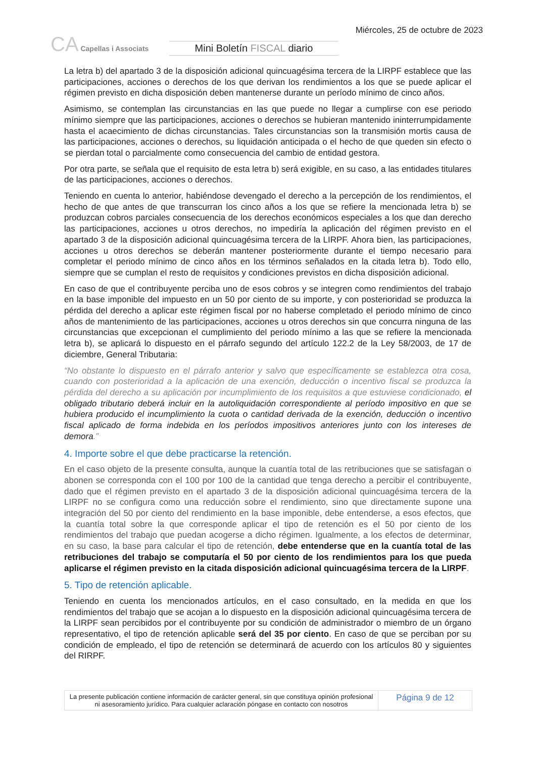CA Capellas i Associats
Mini Boletín FISCAL diario
Miércoles, 25 de octubre de 2023
La letra b) del apartado 3 de la disposición adicional quincuagésima tercera de la LIRPF establece que las participaciones, acciones o derechos de los que derivan los rendimientos a los que se puede aplicar el régimen previsto en dicha disposición deben mantenerse durante un período mínimo de cinco años.
Asimismo, se contemplan las circunstancias en las que puede no llegar a cumplirse con ese periodo mínimo siempre que las participaciones, acciones o derechos se hubieran mantenido ininterrumpidamente hasta el acaecimiento de dichas circunstancias. Tales circunstancias son la transmisión mortis causa de las participaciones, acciones o derechos, su liquidación anticipada o el hecho de que queden sin efecto o se pierdan total o parcialmente como consecuencia del cambio de entidad gestora.
Por otra parte, se señala que el requisito de esta letra b) será exigible, en su caso, a las entidades titulares de las participaciones, acciones o derechos.
Teniendo en cuenta lo anterior, habiéndose devengado el derecho a la percepción de los rendimientos, el hecho de que antes de que transcurran los cinco años a los que se refiere la mencionada letra b) se produzcan cobros parciales consecuencia de los derechos económicos especiales a los que dan derecho las participaciones, acciones u otros derechos, no impediría la aplicación del régimen previsto en el apartado 3 de la disposición adicional quincuagésima tercera de la LIRPF. Ahora bien, las participaciones, acciones u otros derechos se deberán mantener posteriormente durante el tiempo necesario para completar el periodo mínimo de cinco años en los términos señalados en la citada letra b). Todo ello, siempre que se cumplan el resto de requisitos y condiciones previstos en dicha disposición adicional.
En caso de que el contribuyente perciba uno de esos cobros y se integren como rendimientos del trabajo en la base imponible del impuesto en un 50 por ciento de su importe, y con posterioridad se produzca la pérdida del derecho a aplicar este régimen fiscal por no haberse completado el periodo mínimo de cinco años de mantenimiento de las participaciones, acciones u otros derechos sin que concurra ninguna de las circunstancias que excepcionan el cumplimiento del periodo mínimo a las que se refiere la mencionada letra b), se aplicará lo dispuesto en el párrafo segundo del artículo 122.2 de la Ley 58/2003, de 17 de diciembre, General Tributaria:
“No obstante lo dispuesto en el párrafo anterior y salvo que específicamente se establezca otra cosa, cuando con posterioridad a la aplicación de una exención, deducción o incentivo fiscal se produzca la pérdida del derecho a su aplicación por incumplimiento de los requisitos a que estuviese condicionado, el obligado tributario deberá incluir en la autoliquidación correspondiente al período impositivo en que se hubiera producido el incumplimiento la cuota o cantidad derivada de la exención, deducción o incentivo fiscal aplicado de forma indebida en los períodos impositivos anteriores junto con los intereses de demora.”
4. Importe sobre el que debe practicarse la retención.
En el caso objeto de la presente consulta, aunque la cuantía total de las retribuciones que se satisfagan o abonen se corresponda con el 100 por 100 de la cantidad que tenga derecho a percibir el contribuyente, dado que el régimen previsto en el apartado 3 de la disposición adicional quincuagésima tercera de la LIRPF no se configura como una reducción sobre el rendimiento, sino que directamente supone una integración del 50 por ciento del rendimiento en la base imponible, debe entenderse, a esos efectos, que la cuantía total sobre la que corresponde aplicar el tipo de retención es el 50 por ciento de los rendimientos del trabajo que puedan acogerse a dicho régimen. Igualmente, a los efectos de determinar, en su caso, la base para calcular el tipo de retención, debe entenderse que en la cuantía total de las retribuciones del trabajo se computaría el 50 por ciento de los rendimientos para los que pueda aplicarse el régimen previsto en la citada disposición adicional quincuagésima tercera de la LIRPF.
5. Tipo de retención aplicable.
Teniendo en cuenta los mencionados artículos, en el caso consultado, en la medida en que los rendimientos del trabajo que se acojan a lo dispuesto en la disposición adicional quincuagésima tercera de la LIRPF sean percibidos por el contribuyente por su condición de administrador o miembro de un órgano representativo, el tipo de retención aplicable será del 35 por ciento. En caso de que se perciban por su condición de empleado, el tipo de retención se determinará de acuerdo con los artículos 80 y siguientes del RIRPF.
La presente publicación contiene información de carácter general, sin que constituya opinión profesional ni asesoramiento jurídico. Para cualquier aclaración póngase en contacto con nosotros
Página 9 de 12